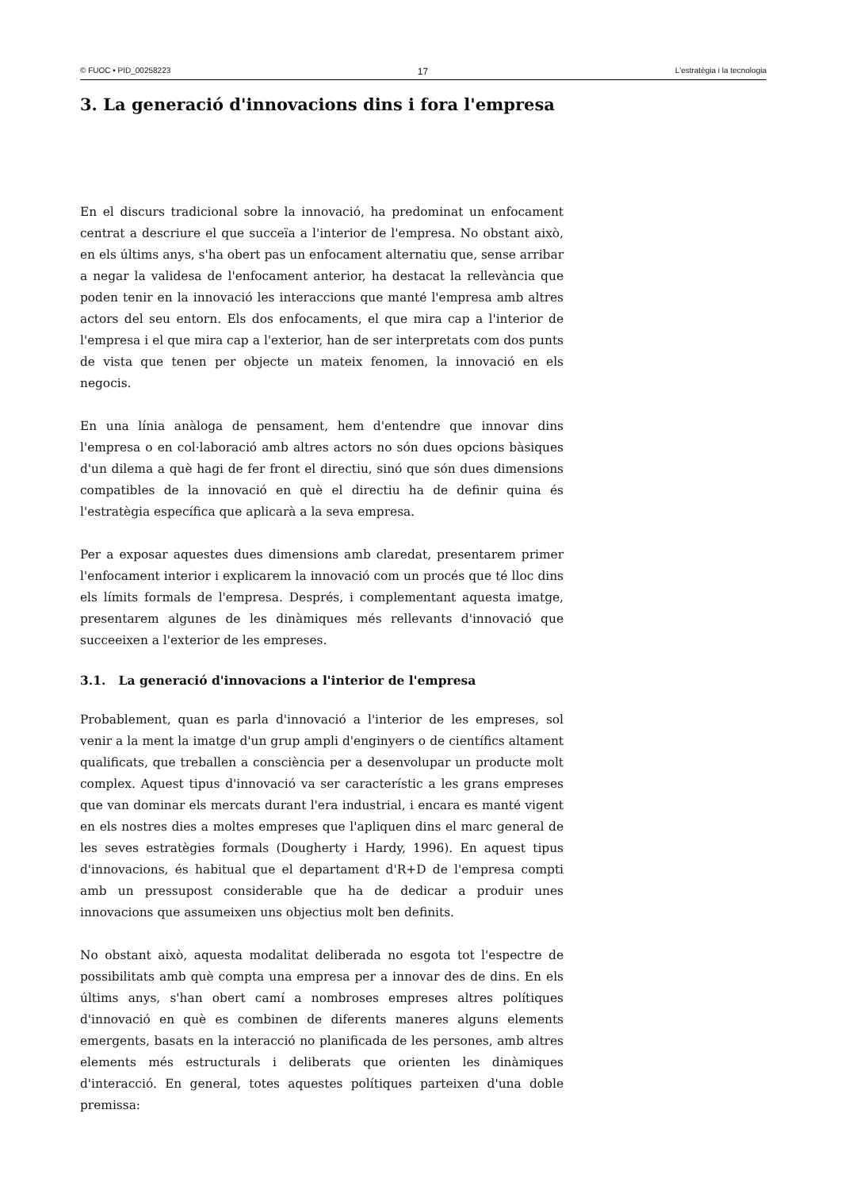© FUOC • PID_00258223 17 L'estratègia i la tecnologia
3. La generació d'innovacions dins i fora l'empresa
En el discurs tradicional sobre la innovació, ha predominat un enfocament centrat a descriure el que succeïa a l'interior de l'empresa. No obstant això, en els últims anys, s'ha obert pas un enfocament alternatiu que, sense arribar a negar la validesa de l'enfocament anterior, ha destacat la rellevància que poden tenir en la innovació les interaccions que manté l'empresa amb altres actors del seu entorn. Els dos enfocaments, el que mira cap a l'interior de l'empresa i el que mira cap a l'exterior, han de ser interpretats com dos punts de vista que tenen per objecte un mateix fenomen, la innovació en els negocis.
En una línia anàloga de pensament, hem d'entendre que innovar dins l'empresa o en col·laboració amb altres actors no són dues opcions bàsiques d'un dilema a què hagi de fer front el directiu, sinó que són dues dimensions compatibles de la innovació en què el directiu ha de definir quina és l'estratègia específica que aplicarà a la seva empresa.
Per a exposar aquestes dues dimensions amb claredat, presentarem primer l'enfocament interior i explicarem la innovació com un procés que té lloc dins els límits formals de l'empresa. Després, i complementant aquesta imatge, presentarem algunes de les dinàmiques més rellevants d'innovació que succeeixen a l'exterior de les empreses.
3.1. La generació d'innovacions a l'interior de l'empresa
Probablement, quan es parla d'innovació a l'interior de les empreses, sol venir a la ment la imatge d'un grup ampli d'enginyers o de científics altament qualificats, que treballen a consciència per a desenvolupar un producte molt complex. Aquest tipus d'innovació va ser característic a les grans empreses que van dominar els mercats durant l'era industrial, i encara es manté vigent en els nostres dies a moltes empreses que l'apliquen dins el marc general de les seves estratègies formals (Dougherty i Hardy, 1996). En aquest tipus d'innovacions, és habitual que el departament d'R+D de l'empresa compti amb un pressupost considerable que ha de dedicar a produir unes innovacions que assumeixen uns objectius molt ben definits.
No obstant això, aquesta modalitat deliberada no esgota tot l'espectre de possibilitats amb què compta una empresa per a innovar des de dins. En els últims anys, s'han obert camí a nombroses empreses altres polítiques d'innovació en què es combinen de diferents maneres alguns elements emergents, basats en la interacció no planificada de les persones, amb altres elements més estructurals i deliberats que orienten les dinàmiques d'interacció. En general, totes aquestes polítiques parteixen d'una doble premissa: